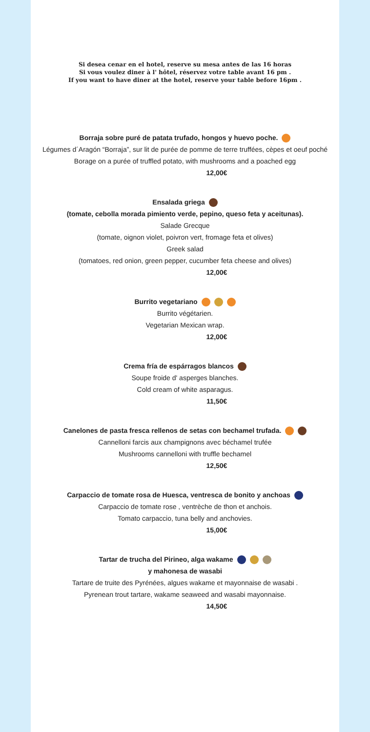Si desea cenar en el hotel, reserve su mesa antes de las 16 horas
Si vous voulez diner à l' hôtel, réservez votre table avant 16 pm .
If you want to have diner at the hotel, reserve your table before 16pm .
Borraja sobre puré de patata trufado, hongos y huevo poche.
Légumes d´Aragón “Borraja”, sur lit de purée de pomme de terre truffées, cèpes et oeuf poché
Borage on a purée of truffled potato, with mushrooms and a poached egg
12,00€
Ensalada griega
(tomate, cebolla morada pimiento verde, pepino, queso feta y aceitunas).
Salade Grecque
(tomate, oignon violet, poivron vert, fromage feta et olives)
Greek salad
(tomatoes, red onion, green pepper, cucumber feta cheese and olives)
12,00€
Burrito vegetariano
Burrito végétarien.
Vegetarian Mexican wrap.
12,00€
Crema fría de espárragos blancos
Soupe froide d' asperges blanches.
Cold cream of white asparagus.
11,50€
Canelones de pasta fresca rellenos de setas con bechamel trufada.
Cannelloni farcis aux champignons avec béchamel trufée
Mushrooms cannelloni with truffle bechamel
12,50€
Carpaccio de tomate rosa de Huesca, ventresca de bonito y anchoas
Carpaccio de tomate rose , ventrèche de thon et anchois.
Tomato carpaccio, tuna belly and anchovies.
15,00€
Tartar de trucha del Pirineo, alga wakame
y mahonesa de wasabi
Tartare de truite des Pyrénées, algues wakame et mayonnaise de wasabi .
Pyrenean trout tartare, wakame seaweed and wasabi mayonnaise.
14,50€